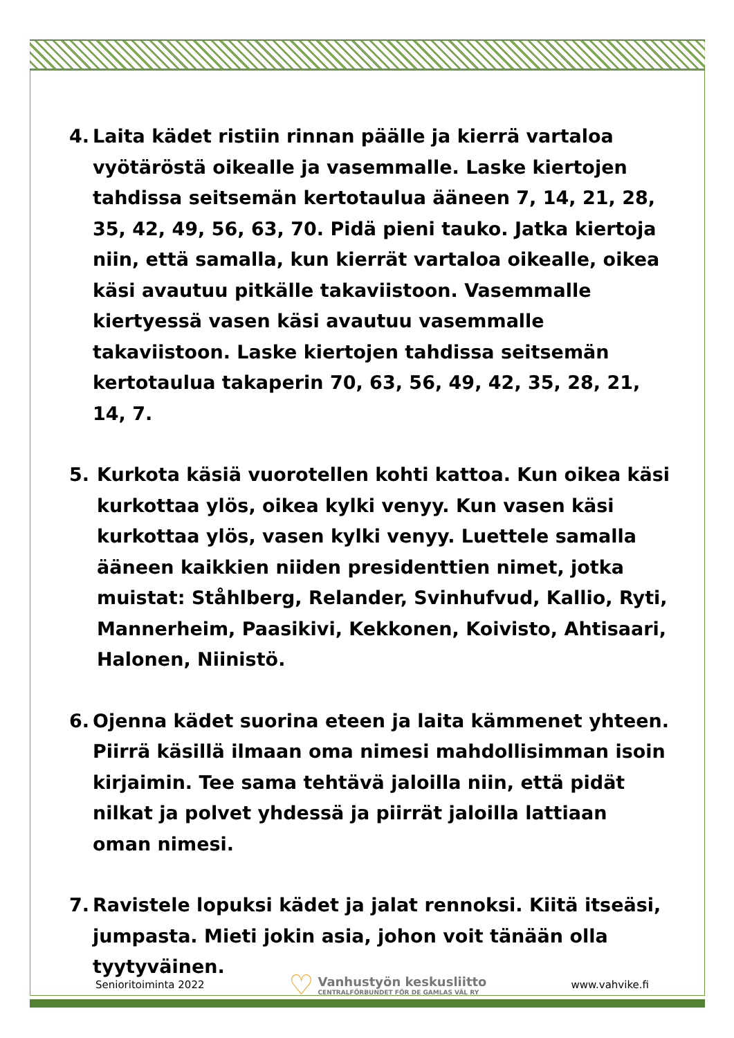4. Laita kädet ristiin rinnan päälle ja kierrä vartaloa vyötäröstä oikealle ja vasemmalle. Laske kiertojen tahdissa seitsemän kertotaulua ääneen 7, 14, 21, 28, 35, 42, 49, 56, 63, 70. Pidä pieni tauko. Jatka kiertoja niin, että samalla, kun kierrät vartaloa oikealle, oikea käsi avautuu pitkälle takaviistoon. Vasemmalle kiertyessä vasen käsi avautuu vasemmalle takaviistoon. Laske kiertojen tahdissa seitsemän kertotaulua takaperin 70, 63, 56, 49, 42, 35, 28, 21, 14, 7.
5. Kurkota käsiä vuorotellen kohti kattoa. Kun oikea käsi kurkottaa ylös, oikea kylki venyy. Kun vasen käsi kurkottaa ylös, vasen kylki venyy. Luettele samalla ääneen kaikkien niiden presidenttien nimet, jotka muistat: Ståhlberg, Relander, Svinhufvud, Kallio, Ryti, Mannerheim, Paasikivi, Kekkonen, Koivisto, Ahtisaari, Halonen, Niinistö.
6. Ojenna kädet suorina eteen ja laita kämmenet yhteen. Piirrä käsillä ilmaan oma nimesi mahdollisimman isoin kirjaimin. Tee sama tehtävä jaloilla niin, että pidät nilkat ja polvet yhdessä ja piirrät jaloilla lattiaan oman nimesi.
7. Ravistele lopuksi kädet ja jalat rennoksi. Kiitä itseäsi, jumpasta. Mieti jokin asia, johon voit tänään olla tyytyväinen.
Senioritoiminta 2022 ♡ Vanhustyön keskusliitto
CENTRALFÖRBUNDET FÖR DE GAMLAS VÄL RY www.vahvike.fi